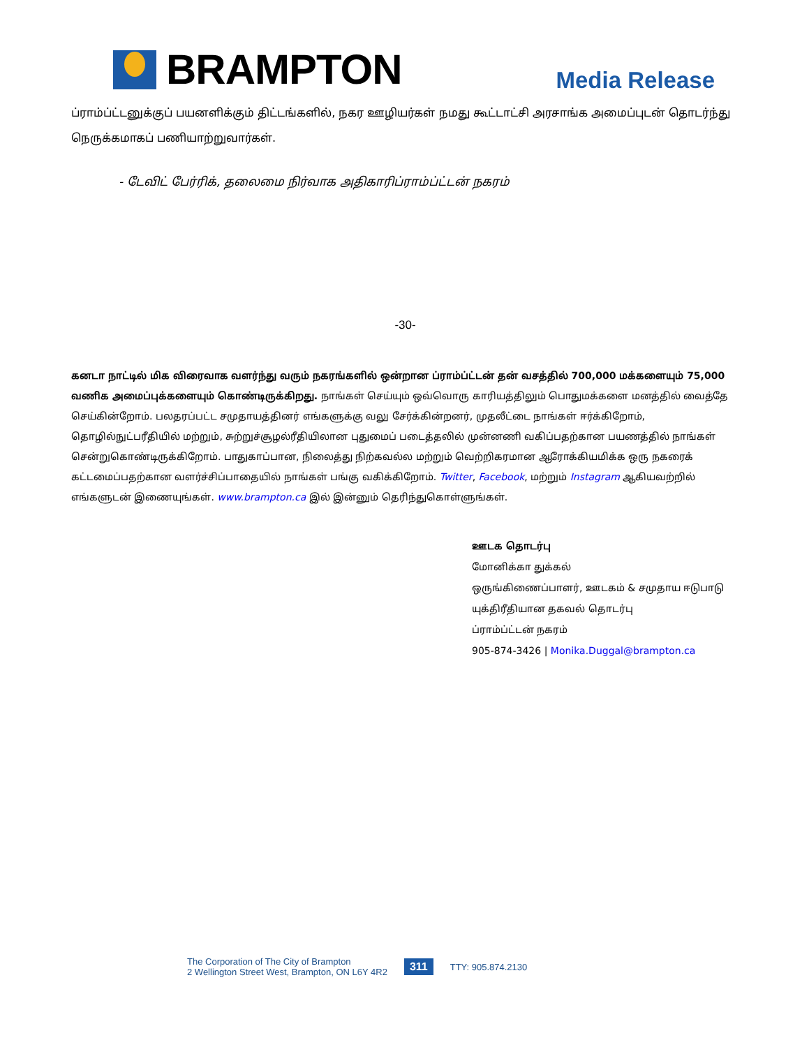BRAMPTON
Media Release
ப்ராம்ப்ட்டனுக்குப் பயனளிக்கும் திட்டங்களில், நகர ஊழியர்கள் நமது கூட்டாட்சி அரசாங்க அமைப்புடன் தொடர்ந்து நெருக்கமாகப் பணியாற்றுவார்கள்.
- டேவிட் பேர்ரிக், தலைமை நிர்வாக அதிகாரிப்ராம்ப்ட்டன் நகரம்
-30-
கனடா நாட்டில் மிக விரைவாக வளர்ந்து வரும் நகரங்களில் ஒன்றான ப்ராம்ப்ட்டன் தன் வசத்தில் 700,000 மக்களையும் 75,000 வணிக அமைப்புக்களையும் கொண்டிருக்கிறது. நாங்கள் செய்யும் ஒவ்வொரு காரியத்திலும் பொதுமக்களை மனத்தில் வைத்தே செய்கின்றோம். பலதரப்பட்ட சமுதாயத்தினர் எங்களுக்கு வலு சேர்க்கின்றனர், முதலீட்டை நாங்கள் ஈர்க்கிறோம், தொழில்நுட்பரீதியில் மற்றும், சுற்றுச்சூழல்ரீதியிலான புதுமைப் படைத்தலில் முன்னணி வகிப்பதற்கான பயணத்தில் நாங்கள் சென்றுகொண்டிருக்கிறோம். பாதுகாப்பான, நிலைத்து நிற்கவல்ல மற்றும் வெற்றிகரமான ஆரோக்கியமிக்க ஒரு நகரைக் கட்டமைப்பதற்கான வளர்ச்சிப்பாதையில் நாங்கள் பங்கு வகிக்கிறோம். Twitter, Facebook, மற்றும் Instagram ஆகியவற்றில் எங்களுடன் இணையுங்கள். www.brampton.ca இல் இன்னும் தெரிந்துகொள்ளுங்கள்.
ஊடக தொடர்பு
மோனிக்கா துக்கல்
ஒருங்கிணைப்பாளர், ஊடகம் & சமுதாய ஈடுபாடு
யுக்திரீதியான தகவல் தொடர்பு
ப்ராம்ப்ட்டன் நகரம்
905-874-3426 | Monika.Duggal@brampton.ca
The Corporation of The City of Brampton
2 Wellington Street West, Brampton, ON L6Y 4R2
311 TTY: 905.874.2130